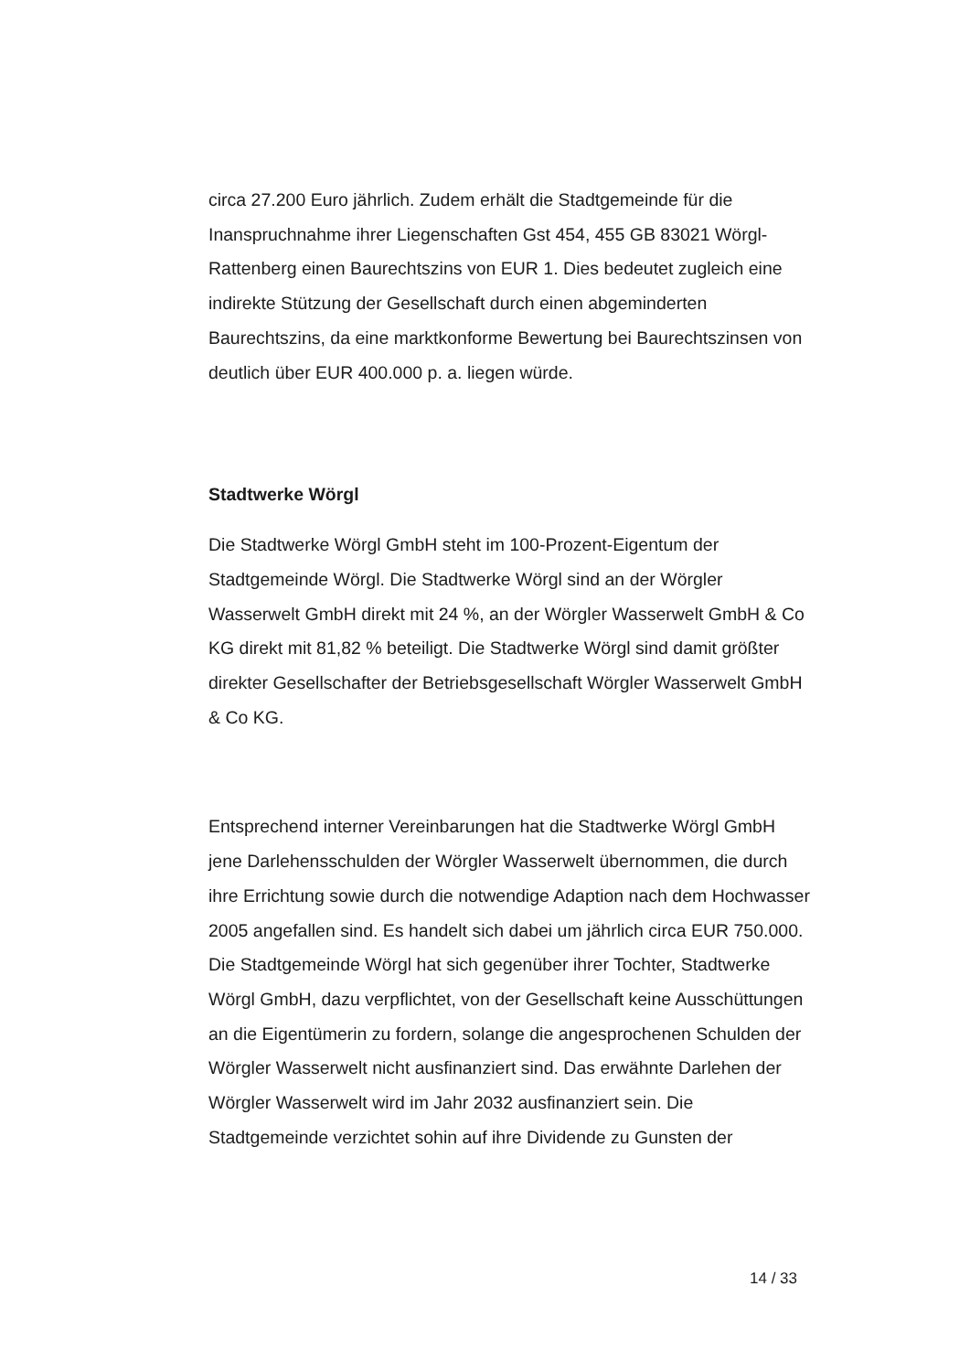circa 27.200 Euro jährlich. Zudem erhält die Stadtgemeinde für die Inanspruchnahme ihrer Liegenschaften Gst 454, 455 GB 83021 Wörgl-Rattenberg einen Baurechtszins von EUR 1. Dies bedeutet zugleich eine indirekte Stützung der Gesellschaft durch einen abgeminderten Baurechtszins, da eine marktkonforme Bewertung bei Baurechtszinsen von deutlich über EUR 400.000 p. a. liegen würde.
Stadtwerke Wörgl
Die Stadtwerke Wörgl GmbH steht im 100-Prozent-Eigentum der Stadtgemeinde Wörgl. Die Stadtwerke Wörgl sind an der Wörgler Wasserwelt GmbH direkt mit 24 %, an der Wörgler Wasserwelt GmbH & Co KG direkt mit 81,82 % beteiligt. Die Stadtwerke Wörgl sind damit größter direkter Gesellschafter der Betriebsgesellschaft Wörgler Wasserwelt GmbH & Co KG.
Entsprechend interner Vereinbarungen hat die Stadtwerke Wörgl GmbH jene Darlehensschulden der Wörgler Wasserwelt übernommen, die durch ihre Errichtung sowie durch die notwendige Adaption nach dem Hochwasser 2005 angefallen sind. Es handelt sich dabei um jährlich circa EUR 750.000. Die Stadtgemeinde Wörgl hat sich gegenüber ihrer Tochter, Stadtwerke Wörgl GmbH, dazu verpflichtet, von der Gesellschaft keine Ausschüttungen an die Eigentümerin zu fordern, solange die angesprochenen Schulden der Wörgler Wasserwelt nicht ausfinanziert sind. Das erwähnte Darlehen der Wörgler Wasserwelt wird im Jahr 2032 ausfinanziert sein. Die Stadtgemeinde verzichtet sohin auf ihre Dividende zu Gunsten der
14 / 33